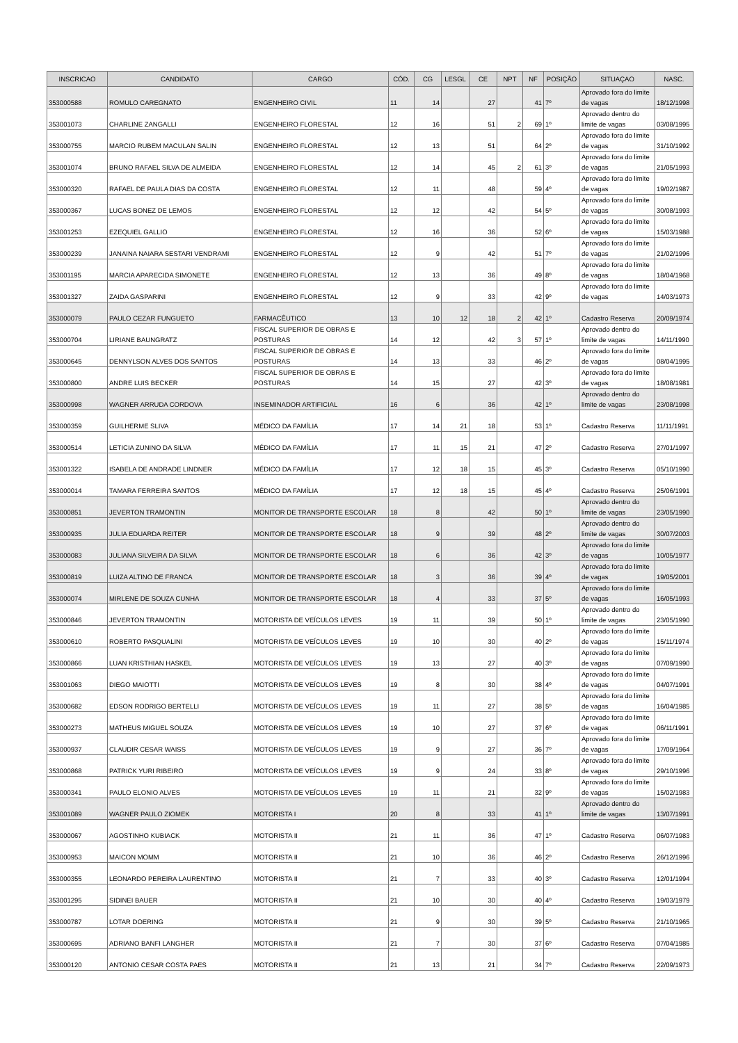| INSCRICAO | CANDIDATO | CARGO | CÓD. | CG | LESGL | CE | NPT | NF | POSIÇÃO | SITUAÇAO | NASC. |
| --- | --- | --- | --- | --- | --- | --- | --- | --- | --- | --- | --- |
| 353000588 | ROMULO CAREGNATO | ENGENHEIRO CIVIL | 11 | 14 | | 27 | | 41 | 7º | Aprovado fora do limite de vagas | 18/12/1998 |
| 353001073 | CHARLINE ZANGALLI | ENGENHEIRO FLORESTAL | 12 | 16 | | 51 | 2 | 69 | 1º | Aprovado dentro do limite de vagas | 03/08/1995 |
| 353000755 | MARCIO RUBEM MACULAN SALIN | ENGENHEIRO FLORESTAL | 12 | 13 | | 51 | | 64 | 2º | Aprovado fora do limite de vagas | 31/10/1992 |
| 353001074 | BRUNO RAFAEL SILVA DE ALMEIDA | ENGENHEIRO FLORESTAL | 12 | 14 | | 45 | 2 | 61 | 3º | Aprovado fora do limite de vagas | 21/05/1993 |
| 353000320 | RAFAEL DE PAULA DIAS DA COSTA | ENGENHEIRO FLORESTAL | 12 | 11 | | 48 | | 59 | 4º | Aprovado fora do limite de vagas | 19/02/1987 |
| 353000367 | LUCAS BONEZ DE LEMOS | ENGENHEIRO FLORESTAL | 12 | 12 | | 42 | | 54 | 5º | Aprovado fora do limite de vagas | 30/08/1993 |
| 353001253 | EZEQUIEL GALLIO | ENGENHEIRO FLORESTAL | 12 | 16 | | 36 | | 52 | 6º | Aprovado fora do limite de vagas | 15/03/1988 |
| 353000239 | JANAINA NAIARA SESTARI VENDRAMI | ENGENHEIRO FLORESTAL | 12 | 9 | | 42 | | 51 | 7º | Aprovado fora do limite de vagas | 21/02/1996 |
| 353001195 | MARCIA APARECIDA SIMONETE | ENGENHEIRO FLORESTAL | 12 | 13 | | 36 | | 49 | 8º | Aprovado fora do limite de vagas | 18/04/1968 |
| 353001327 | ZAIDA GASPARINI | ENGENHEIRO FLORESTAL | 12 | 9 | | 33 | | 42 | 9º | Aprovado fora do limite de vagas | 14/03/1973 |
| 353000079 | PAULO CEZAR FUNGUETO | FARMACÊUTICO | 13 | 10 | 12 | 18 | 2 | 42 | 1º | Cadastro Reserva | 20/09/1974 |
| 353000704 | LIRIANE BAUNGRATZ | FISCAL SUPERIOR DE OBRAS E POSTURAS | 14 | 12 | | 42 | 3 | 57 | 1º | Aprovado dentro do limite de vagas | 14/11/1990 |
| 353000645 | DENNYLSON ALVES DOS SANTOS | FISCAL SUPERIOR DE OBRAS E POSTURAS | 14 | 13 | | 33 | | 46 | 2º | Aprovado fora do limite de vagas | 08/04/1995 |
| 353000800 | ANDRE LUIS BECKER | FISCAL SUPERIOR DE OBRAS E POSTURAS | 14 | 15 | | 27 | | 42 | 3º | Aprovado fora do limite de vagas | 18/08/1981 |
| 353000998 | WAGNER ARRUDA CORDOVA | INSEMINADOR ARTIFICIAL | 16 | 6 | | 36 | | 42 | 1º | Aprovado dentro do limite de vagas | 23/08/1998 |
| 353000359 | GUILHERME SLIVA | MÉDICO DA FAMÍLIA | 17 | 14 | 21 | 18 | | 53 | 1º | Cadastro Reserva | 11/11/1991 |
| 353000514 | LETICIA ZUNINO DA SILVA | MÉDICO DA FAMÍLIA | 17 | 11 | 15 | 21 | | 47 | 2º | Cadastro Reserva | 27/01/1997 |
| 353001322 | ISABELA DE ANDRADE LINDNER | MÉDICO DA FAMÍLIA | 17 | 12 | 18 | 15 | | 45 | 3º | Cadastro Reserva | 05/10/1990 |
| 353000014 | TAMARA FERREIRA SANTOS | MÉDICO DA FAMÍLIA | 17 | 12 | 18 | 15 | | 45 | 4º | Cadastro Reserva | 25/06/1991 |
| 353000851 | JEVERTON TRAMONTIN | MONITOR DE TRANSPORTE ESCOLAR | 18 | 8 | | 42 | | 50 | 1º | Aprovado dentro do limite de vagas | 23/05/1990 |
| 353000935 | JULIA EDUARDA REITER | MONITOR DE TRANSPORTE ESCOLAR | 18 | 9 | | 39 | | 48 | 2º | Aprovado dentro do limite de vagas | 30/07/2003 |
| 353000083 | JULIANA SILVEIRA DA SILVA | MONITOR DE TRANSPORTE ESCOLAR | 18 | 6 | | 36 | | 42 | 3º | Aprovado fora do limite de vagas | 10/05/1977 |
| 353000819 | LUIZA ALTINO DE FRANCA | MONITOR DE TRANSPORTE ESCOLAR | 18 | 3 | | 36 | | 39 | 4º | Aprovado fora do limite de vagas | 19/05/2001 |
| 353000074 | MIRLENE DE SOUZA CUNHA | MONITOR DE TRANSPORTE ESCOLAR | 18 | 4 | | 33 | | 37 | 5º | Aprovado fora do limite de vagas | 16/05/1993 |
| 353000846 | JEVERTON TRAMONTIN | MOTORISTA DE VEÍCULOS LEVES | 19 | 11 | | 39 | | 50 | 1º | Aprovado dentro do limite de vagas | 23/05/1990 |
| 353000610 | ROBERTO PASQUALINI | MOTORISTA DE VEÍCULOS LEVES | 19 | 10 | | 30 | | 40 | 2º | Aprovado fora do limite de vagas | 15/11/1974 |
| 353000866 | LUAN KRISTHIAN HASKEL | MOTORISTA DE VEÍCULOS LEVES | 19 | 13 | | 27 | | 40 | 3º | Aprovado fora do limite de vagas | 07/09/1990 |
| 353001063 | DIEGO MAIOTTI | MOTORISTA DE VEÍCULOS LEVES | 19 | 8 | | 30 | | 38 | 4º | Aprovado fora do limite de vagas | 04/07/1991 |
| 353000682 | EDSON RODRIGO BERTELLI | MOTORISTA DE VEÍCULOS LEVES | 19 | 11 | | 27 | | 38 | 5º | Aprovado fora do limite de vagas | 16/04/1985 |
| 353000273 | MATHEUS MIGUEL SOUZA | MOTORISTA DE VEÍCULOS LEVES | 19 | 10 | | 27 | | 37 | 6º | Aprovado fora do limite de vagas | 06/11/1991 |
| 353000937 | CLAUDIR CESAR WAISS | MOTORISTA DE VEÍCULOS LEVES | 19 | 9 | | 27 | | 36 | 7º | Aprovado fora do limite de vagas | 17/09/1964 |
| 353000868 | PATRICK YURI RIBEIRO | MOTORISTA DE VEÍCULOS LEVES | 19 | 9 | | 24 | | 33 | 8º | Aprovado fora do limite de vagas | 29/10/1996 |
| 353000341 | PAULO ELONIO ALVES | MOTORISTA DE VEÍCULOS LEVES | 19 | 11 | | 21 | | 32 | 9º | Aprovado fora do limite de vagas | 15/02/1983 |
| 353001089 | WAGNER PAULO ZIOMEK | MOTORISTA I | 20 | 8 | | 33 | | 41 | 1º | Aprovado dentro do limite de vagas | 13/07/1991 |
| 353000067 | AGOSTINHO KUBIACK | MOTORISTA II | 21 | 11 | | 36 | | 47 | 1º | Cadastro Reserva | 06/07/1983 |
| 353000953 | MAICON MOMM | MOTORISTA II | 21 | 10 | | 36 | | 46 | 2º | Cadastro Reserva | 26/12/1996 |
| 353000355 | LEONARDO PEREIRA LAURENTINO | MOTORISTA II | 21 | 7 | | 33 | | 40 | 3º | Cadastro Reserva | 12/01/1994 |
| 353001295 | SIDINEI BAUER | MOTORISTA II | 21 | 10 | | 30 | | 40 | 4º | Cadastro Reserva | 19/03/1979 |
| 353000787 | LOTAR DOERING | MOTORISTA II | 21 | 9 | | 30 | | 39 | 5º | Cadastro Reserva | 21/10/1965 |
| 353000695 | ADRIANO BANFI LANGHER | MOTORISTA II | 21 | 7 | | 30 | | 37 | 6º | Cadastro Reserva | 07/04/1985 |
| 353000120 | ANTONIO CESAR COSTA PAES | MOTORISTA II | 21 | 13 | | 21 | | 34 | 7º | Cadastro Reserva | 22/09/1973 |